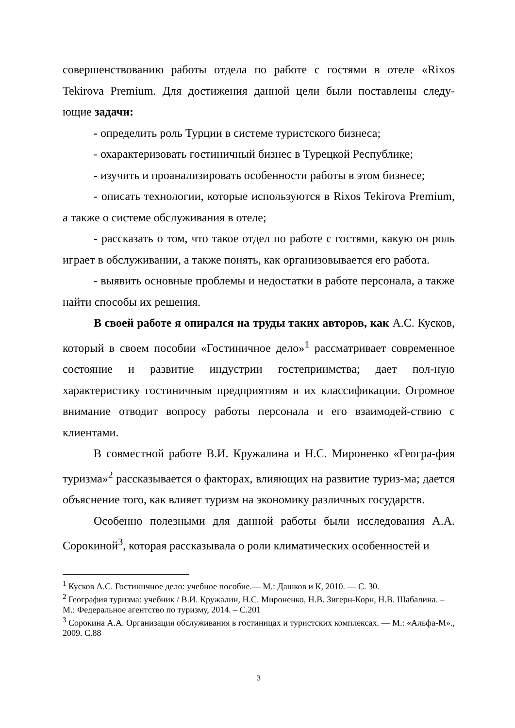совершенствованию работы отдела по работе с гостями в отеле «Rixos Tekirova Premium. Для достижения данной цели были поставлены следу-ющие задачи:
- определить роль Турции в системе туристского бизнеса;
- охарактеризовать гостиничный бизнес в Турецкой Республике;
- изучить и проанализировать особенности работы в этом бизнесе;
- описать технологии, которые используются в Rixos Tekirova Premium, а также о системе обслуживания в отеле;
- рассказать о том, что такое отдел по работе с гостями, какую он роль играет в обслуживании, а также понять, как организовывается его работа.
- выявить основные проблемы и недостатки в работе персонала, а также найти способы их решения.
В своей работе я опирался на труды таких авторов, как А.С. Кусков, который в своем пособии «Гостиничное дело»<sup>1</sup> рассматривает современное состояние и развитие индустрии гостеприимства; дает пол-ную характеристику гостиничным предприятиям и их классификации. Огромное внимание отводит вопросу работы персонала и его взаимодей-ствию с клиентами.
В совместной работе В.И. Кружалина и Н.С. Мироненко «Геогра-фия туризма»<sup>2</sup> рассказывается о факторах, влияющих на развитие туриз-ма; дается объяснение того, как влияет туризм на экономику различных государств.
Особенно полезными для данной работы были исследования А.А. Сорокиной<sup>3</sup>, которая рассказывала о роли климатических особенностей и
<sup>1</sup> Кусков А.С. Гостиничное дело: учебное пособие.— М.: Дашков и К, 2010. — С. 30.
<sup>2</sup> География туризма: учебник / В.И. Кружалин, Н.С. Мироненко, Н.В. Зигерн-Корн, Н.В. Шабалина. – М.: Федеральное агентство по туризму, 2014. – С.201
<sup>3</sup> Сорокина А.А. Организация обслуживания в гостиницах и туристских комплексах. — М.: «Альфа-М»., 2009. С.88
3